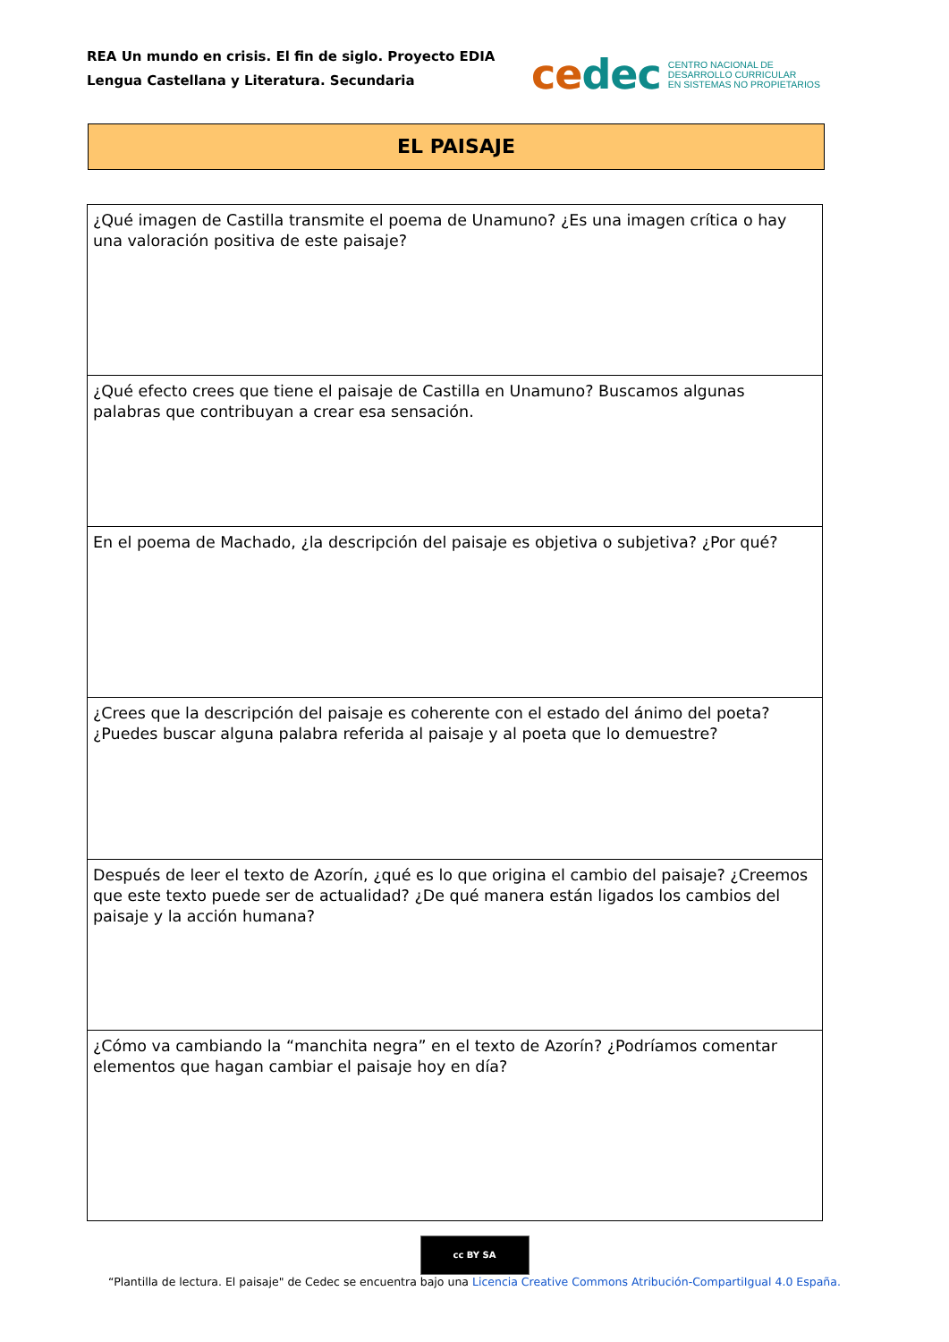REA Un mundo en crisis. El fin de siglo. Proyecto EDIA
Lengua Castellana y Literatura. Secundaria
cedec
CENTRO NACIONAL DE
DESARROLLO CURRICULAR
EN SISTEMAS NO PROPIETARIOS
EL PAISAJE
| ¿Qué imagen de Castilla transmite el poema de Unamuno? ¿Es una imagen crítica o hay una valoración positiva de este paisaje? |
| ¿Qué efecto crees que tiene el paisaje de Castilla en Unamuno? Buscamos algunas palabras que contribuyan a crear esa sensación. |
| En el poema de Machado, ¿la descripción del paisaje es objetiva o subjetiva? ¿Por qué? |
| ¿Crees que la descripción del paisaje es coherente con el estado del ánimo del poeta? ¿Puedes buscar alguna palabra referida al paisaje y al poeta que lo demuestre? |
| Después de leer el texto de Azorín, ¿qué es lo que origina el cambio del paisaje? ¿Creemos que este texto puede ser de actualidad? ¿De qué manera están ligados los cambios del paisaje y la acción humana? |
| ¿Cómo va cambiando la “manchita negra” en el texto de Azorín? ¿Podríamos comentar elementos que hagan cambiar el paisaje hoy en día? |
cc BY SA
“Plantilla de lectura. El paisaje" de Cedec se encuentra bajo una Licencia Creative Commons Atribución-CompartiIgual 4.0 España.